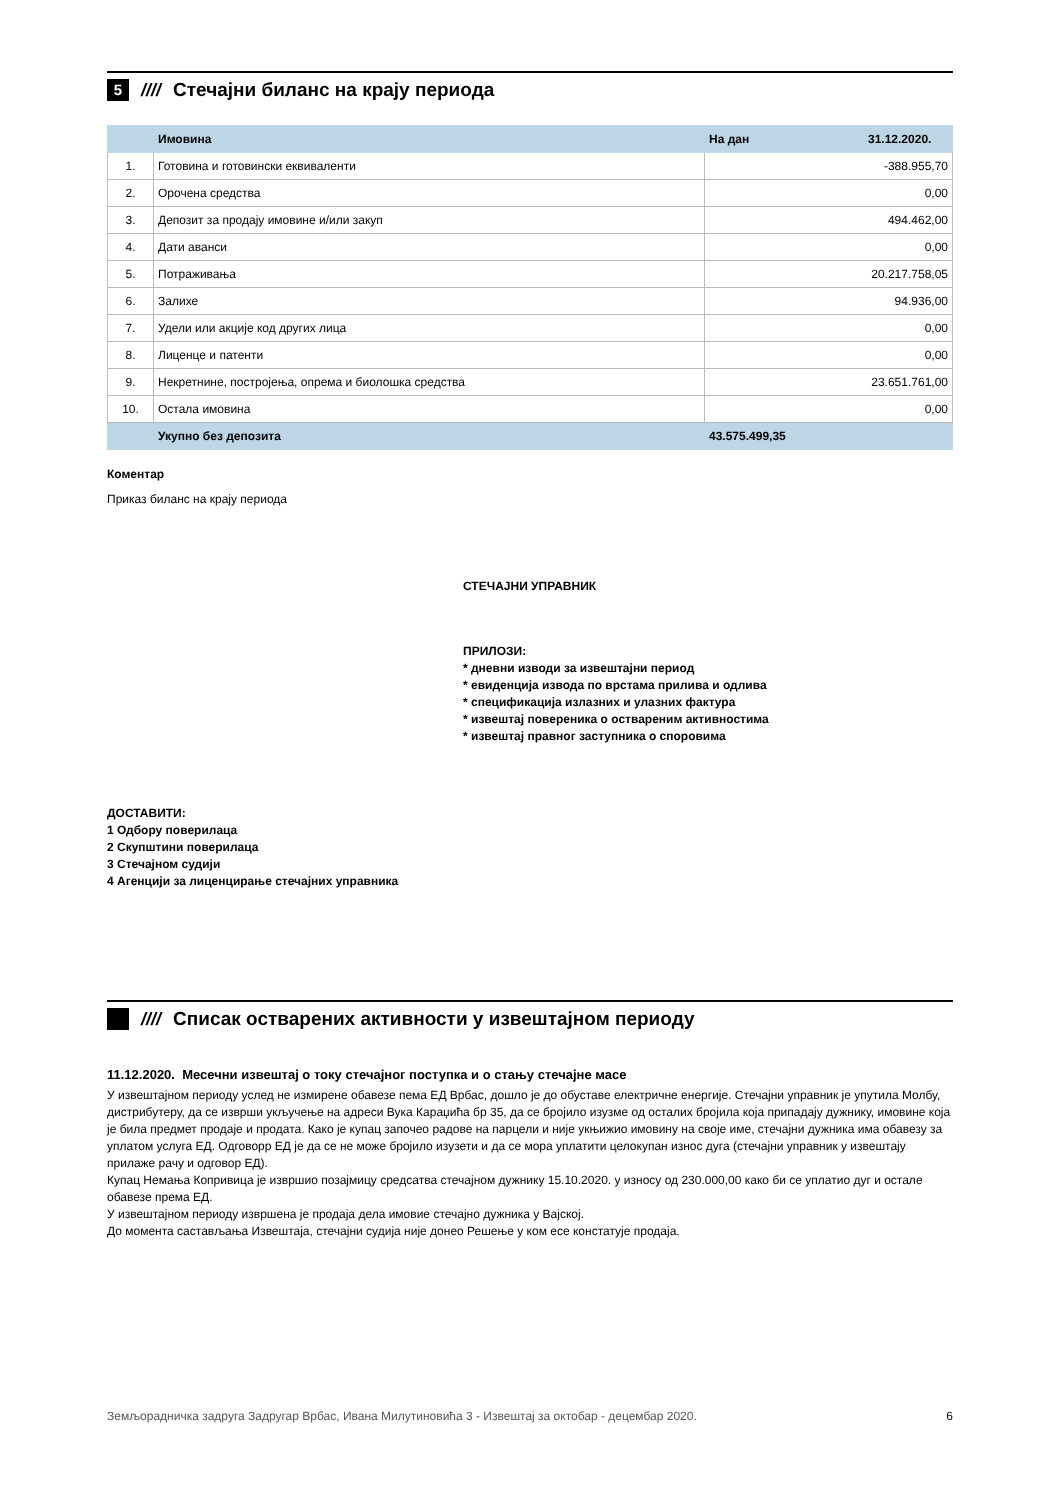5 ////
Стечајни биланс на крају периода
| | Имовина | На дан | 31.12.2020. |
| --- | --- | --- | --- |
| 1. | Готовина и готовински еквиваленти | -388.955,70 | |
| 2. | Орочена средства | 0,00 | |
| 3. | Депозит за продају имовине и/или закуп | 494.462,00 | |
| 4. | Дати аванси | 0,00 | |
| 5. | Потраживања | 20.217.758,05 | |
| 6. | Залихе | 94.936,00 | |
| 7. | Удели или акције код других лица | 0,00 | |
| 8. | Лиценце и патенти | 0,00 | |
| 9. | Некретнине, постројења, опрема и биолошка средства | 23.651.761,00 | |
| 10. | Остала имовина | 0,00 | |
| | Укупно без депозита | 43.575.499,35 | |
Коментар
Приказ биланс на крају периода
СТЕЧАЈНИ УПРАВНИК
ПРИЛОЗИ:
* дневни изводи за извештајни период
* евиденција извода по врстама прилива и одлива
* спецификација излазних и улазних фактура
* извештај повереника о оствареним активностима
* извештај правног заступника о споровима
ДОСТАВИТИ:
1 Одбору поверилаца
2 Скупштини поверилаца
3 Стечајном судији
4 Агенцији за лиценцирање стечајних управника
////
Списак остварених активности у извештајном периоду
11.12.2020. Месечни извештај о току стечајног поступка и о стању стечајне масе
У извештајном периоду услед не измирене обавезе пема ЕД Врбас, дошло је до обуставе електричне енергије. Стечајни управник је упутила Молбу, дистрибутеру, да се изврши укључење на адреси Вука Караџића бр 35, да се бројило изузме од осталих бројила која припадају дужнику, имовине која је била предмет продаје и продата. Како је купац започео радове на парцели и није укњижио имовину на своје име, стечајни дужника има обавезу за уплатом услуга ЕД. Одговорр ЕД је да се не може бројило изузети и да се мора уплатити целокупан износ дуга (стечајни управник у извештају прилаже рачу и одговор ЕД).
Купац Немања Копривица је извршио позајмицу средсатва стечајном дужнику 15.10.2020. у износу од 230.000,00 како би се уплатио дуг и остале обавезе према ЕД.
У извештајном периоду извршена је продаја дела имовие стечајно дужника у Вајској.
До момента састављања Извештаја, стечајни судија није донео Решење у ком есе констатује продаја.
Земљорадничка задруга Задругар Врбас, Ивана Милутиновића 3 - Извештај за октобар - децембар 2020. 6